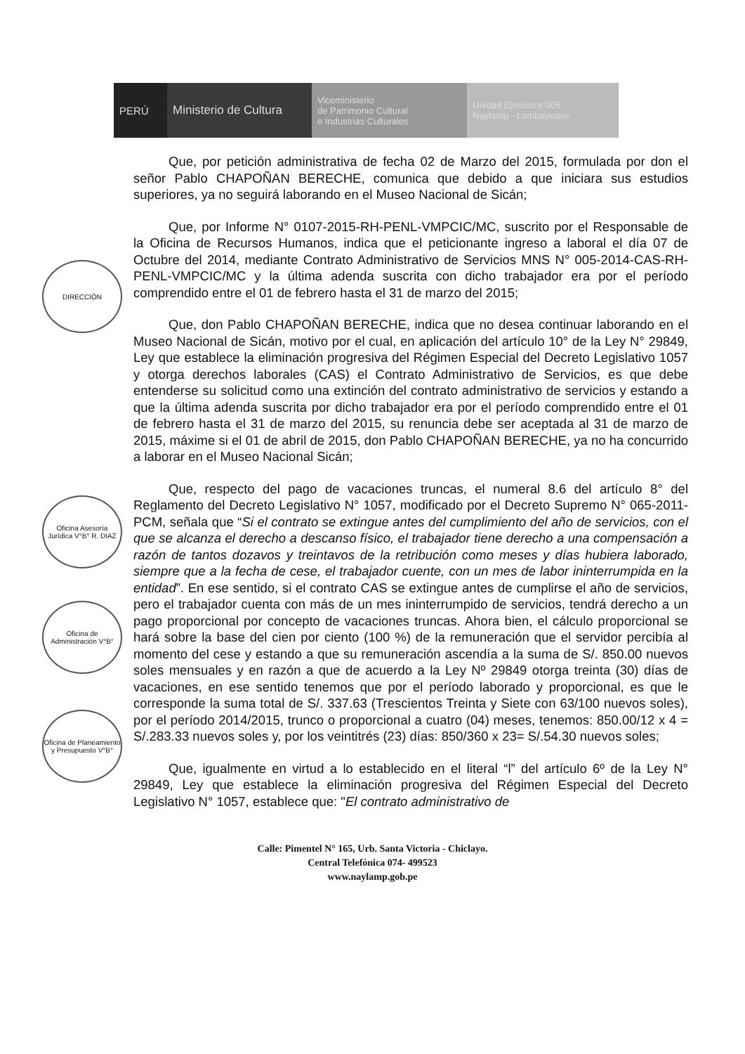PERÚ Ministerio de Cultura
Viceministerio
de Patrimonio Cultural
e Industrias Culturales
Unidad Ejecutora 005
Naylamp - Lambayeque
DIRECCIÓN
Oficina Asesoría Jurídica V°B° R. DIAZ
Oficina de Administración V°B°
Oficina de Planeamiento y Presupuesto V°B°
Que, por petición administrativa de fecha 02 de Marzo del 2015, formulada por don el señor Pablo CHAPOÑAN BERECHE, comunica que debido a que iniciara sus estudios superiores, ya no seguirá laborando en el Museo Nacional de Sicán;
Que, por Informe N° 0107-2015-RH-PENL-VMPCIC/MC, suscrito por el Responsable de la Oficina de Recursos Humanos, indica que el peticionante ingreso a laboral el día 07 de Octubre del 2014, mediante Contrato Administrativo de Servicios MNS N° 005-2014-CAS-RH-PENL-VMPCIC/MC y la última adenda suscrita con dicho trabajador era por el período comprendido entre el 01 de febrero hasta el 31 de marzo del 2015;
Que, don Pablo CHAPOÑAN BERECHE, indica que no desea continuar laborando en el Museo Nacional de Sicán, motivo por el cual, en aplicación del artículo 10° de la Ley N° 29849, Ley que establece la eliminación progresiva del Régimen Especial del Decreto Legislativo 1057 y otorga derechos laborales (CAS) el Contrato Administrativo de Servicios, es que debe entenderse su solicitud como una extinción del contrato administrativo de servicios y estando a que la última adenda suscrita por dicho trabajador era por el período comprendido entre el 01 de febrero hasta el 31 de marzo del 2015, su renuncia debe ser aceptada al 31 de marzo de 2015, máxime si el 01 de abril de 2015, don Pablo CHAPOÑAN BERECHE, ya no ha concurrido a laborar en el Museo Nacional Sicán;
Que, respecto del pago de vacaciones truncas, el numeral 8.6 del artículo 8° del Reglamento del Decreto Legislativo N° 1057, modificado por el Decreto Supremo N° 065-2011-PCM, señala que “Si el contrato se extingue antes del cumplimiento del año de servicios, con el que se alcanza el derecho a descanso físico, el trabajador tiene derecho a una compensación a razón de tantos dozavos y treintavos de la retribución como meses y días hubiera laborado, siempre que a la fecha de cese, el trabajador cuente, con un mes de labor ininterrumpida en la entidad”. En ese sentido, si el contrato CAS se extingue antes de cumplirse el año de servicios, pero el trabajador cuenta con más de un mes ininterrumpido de servicios, tendrá derecho a un pago proporcional por concepto de vacaciones truncas. Ahora bien, el cálculo proporcional se hará sobre la base del cien por ciento (100 %) de la remuneración que el servidor percibía al momento del cese y estando a que su remuneración ascendía a la suma de S/. 850.00 nuevos soles mensuales y en razón a que de acuerdo a la Ley Nº 29849 otorga treinta (30) días de vacaciones, en ese sentido tenemos que por el período laborado y proporcional, es que le corresponde la suma total de S/. 337.63 (Trescientos Treinta y Siete con 63/100 nuevos soles), por el período 2014/2015, trunco o proporcional a cuatro (04) meses, tenemos: 850.00/12 x 4 = S/.283.33 nuevos soles y, por los veintitrés (23) días: 850/360 x 23= S/.54.30 nuevos soles;
Que, igualmente en virtud a lo establecido en el literal “l” del artículo 6º de la Ley N° 29849, Ley que establece la eliminación progresiva del Régimen Especial del Decreto Legislativo N° 1057, establece que: "El contrato administrativo de
Calle: Pimentel N° 165, Urb. Santa Victoria - Chiclayo.
Central Telefónica 074- 499523
www.naylamp.gob.pe